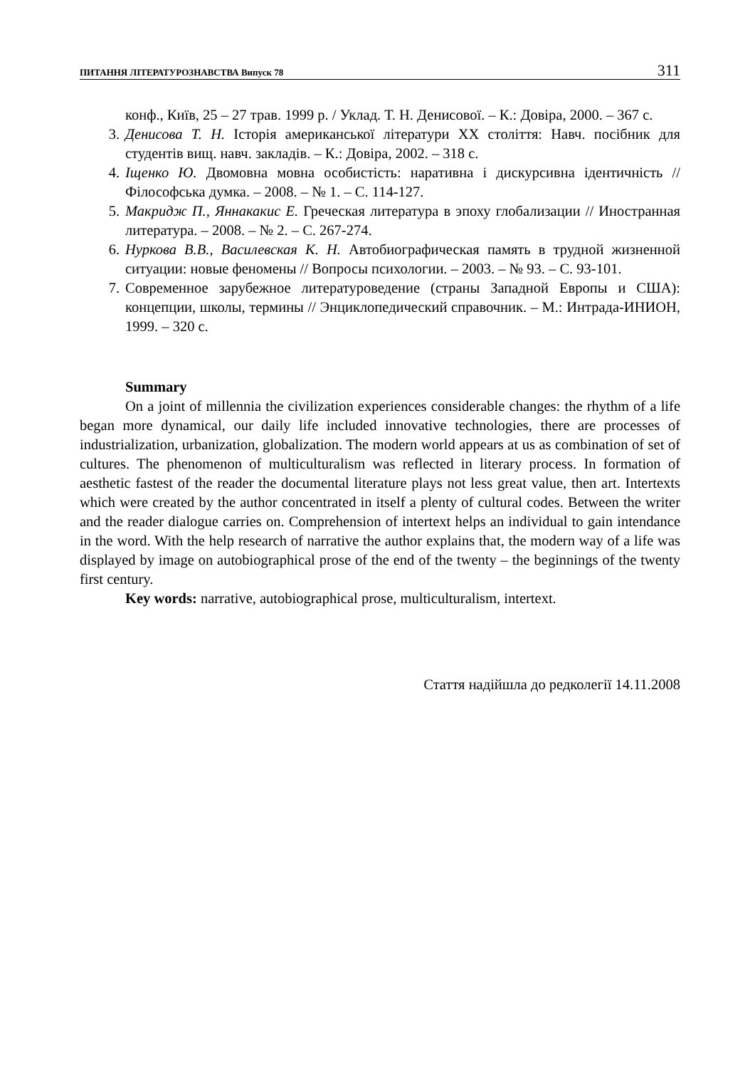ПИТАННЯ ЛІТЕРАТУРОЗНАВСТВА Випуск 78 311
конф., Київ, 25 – 27 трав. 1999 р. / Уклад. Т. Н. Денисової. – К.: Довіра, 2000. – 367 с.
3. Денисова Т. Н. Історія американської літератури XX століття: Навч. посібник для студентів вищ. навч. закладів. – К.: Довіра, 2002. – 318 с.
4. Іщенко Ю. Двомовна мовна особистість: наративна і дискурсивна ідентичність // Філософська думка. – 2008. – № 1. – С. 114-127.
5. Макридж П., Яннакакис Е. Греческая литература в эпоху глобализации // Иностранная литература. – 2008. – № 2. – С. 267-274.
6. Нуркова В.В., Василевская К. Н. Автобиографическая память в трудной жизненной ситуации: новые феномены // Вопросы психологии. – 2003. – № 93. – С. 93-101.
7. Современное зарубежное литературоведение (страны Западной Европы и США): концепции, школы, термины // Энциклопедический справочник. – М.: Интрада-ИНИОН, 1999. – 320 с.
Summary
On a joint of millennia the civilization experiences considerable changes: the rhythm of a life began more dynamical, our daily life included innovative technologies, there are processes of industrialization, urbanization, globalization. The modern world appears at us as combination of set of cultures. The phenomenon of multiculturalism was reflected in literary process. In formation of aesthetic fastest of the reader the documental literature plays not less great value, then art. Intertexts which were created by the author concentrated in itself a plenty of cultural codes. Between the writer and the reader dialogue carries on. Comprehension of intertext helps an individual to gain intendance in the word. With the help research of narrative the author explains that, the modern way of a life was displayed by image on autobiographical prose of the end of the twenty – the beginnings of the twenty first century.
Key words: narrative, autobiographical prose, multiculturalism, intertext.
Стаття надійшла до редколегії 14.11.2008